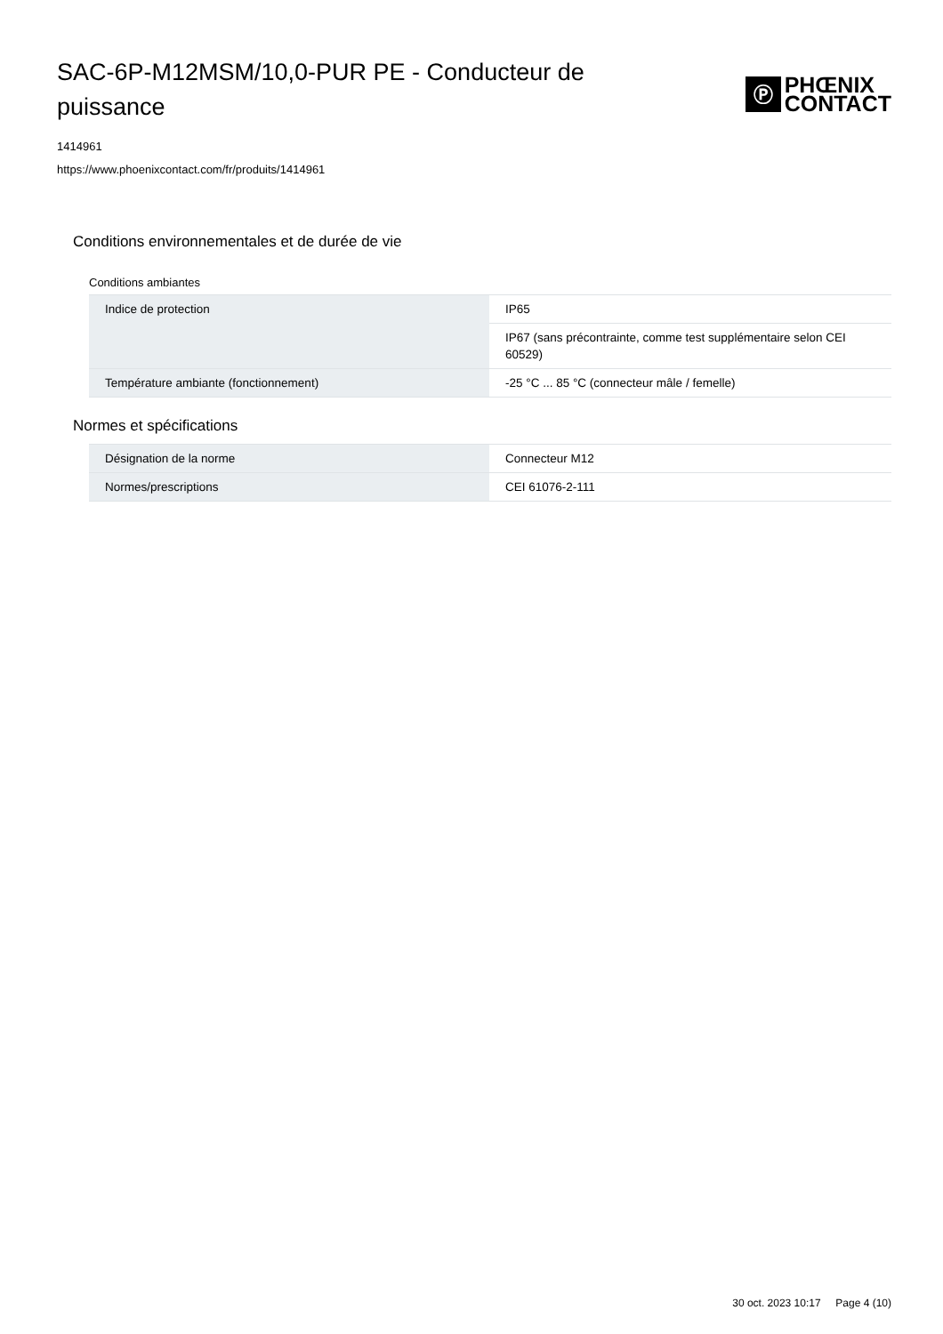SAC-6P-M12MSM/10,0-PUR PE - Conducteur de puissance
Ⓟ
PHŒNIX
CONTACT
1414961
https://www.phoenixcontact.com/fr/produits/1414961
Conditions environnementales et de durée de vie
Conditions ambiantes
| Indice de protection | IP65 |
| | IP67 (sans précontrainte, comme test supplémentaire selon CEI 60529) |
| Température ambiante (fonctionnement) | -25 °C ... 85 °C (connecteur mâle / femelle) |
Normes et spécifications
| Désignation de la norme | Connecteur M12 |
| Normes/prescriptions | CEI 61076-2-111 |
30 oct. 2023 10:17 Page 4 (10)